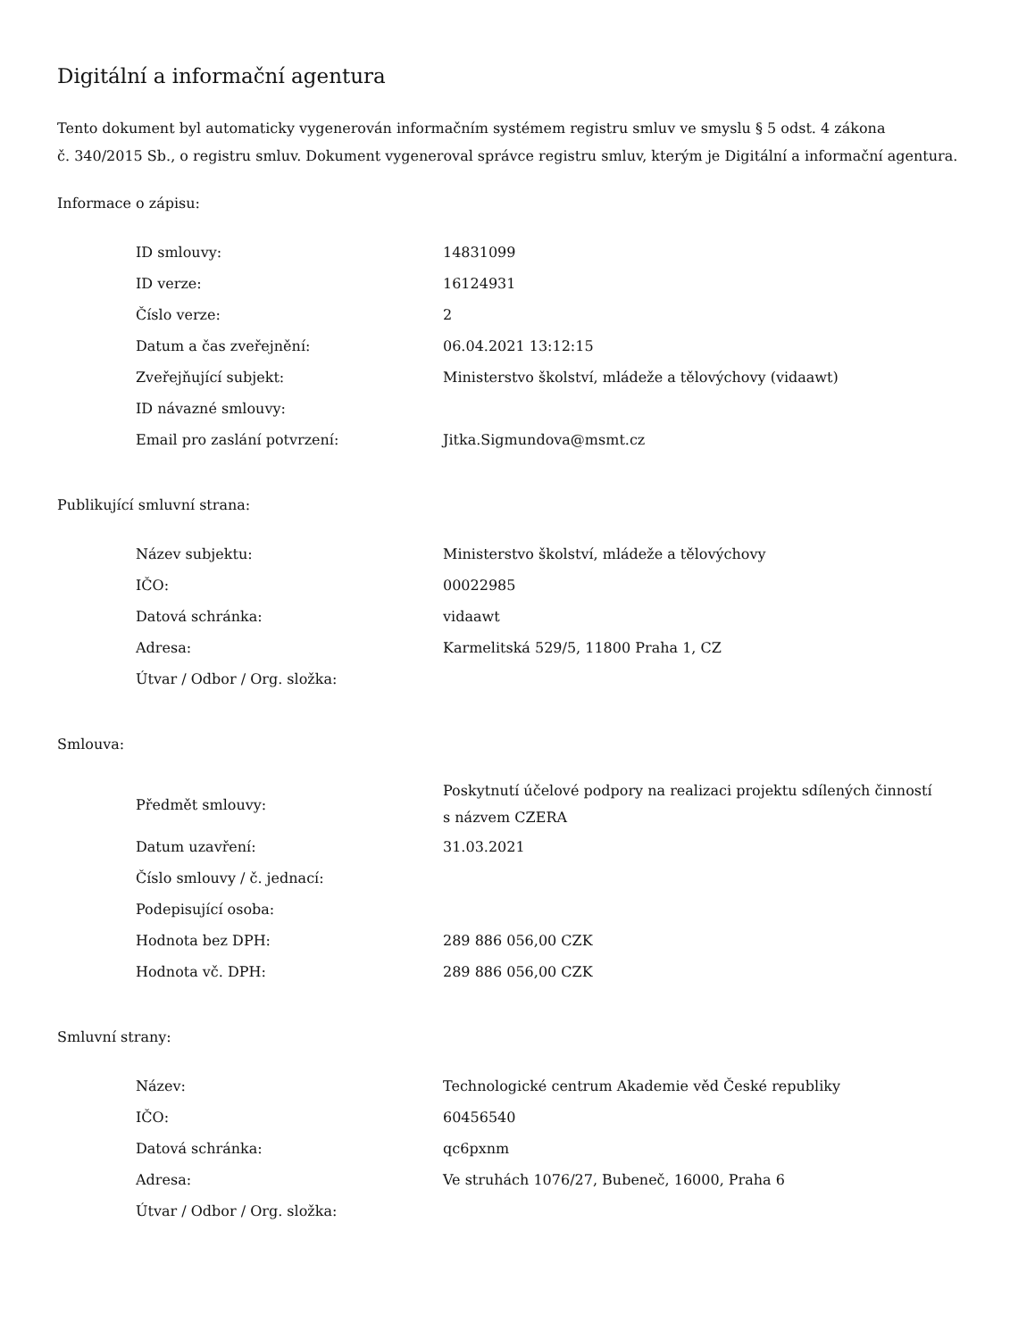Digitální a informační agentura
Tento dokument byl automaticky vygenerován informačním systémem registru smluv ve smyslu § 5 odst. 4 zákona
č. 340/2015 Sb., o registru smluv. Dokument vygeneroval správce registru smluv, kterým je Digitální a informační agentura.
Informace o zápisu:
| ID smlouvy: | 14831099 |
| ID verze: | 16124931 |
| Číslo verze: | 2 |
| Datum a čas zveřejnění: | 06.04.2021 13:12:15 |
| Zveřejňující subjekt: | Ministerstvo školství, mládeže a tělovýchovy (vidaawt) |
| ID návazné smlouvy: | |
| Email pro zaslání potvrzení: | Jitka.Sigmundova@msmt.cz |
Publikující smluvní strana:
| Název subjektu: | Ministerstvo školství, mládeže a tělovýchovy |
| IČO: | 00022985 |
| Datová schránka: | vidaawt |
| Adresa: | Karmelitská 529/5, 11800 Praha 1, CZ |
| Útvar / Odbor / Org. složka: | |
Smlouva:
| Předmět smlouvy: | Poskytnutí účelové podpory na realizaci projektu sdílených činností s názvem CZERA |
| Datum uzavření: | 31.03.2021 |
| Číslo smlouvy / č. jednací: | |
| Podepisující osoba: | |
| Hodnota bez DPH: | 289 886 056,00 CZK |
| Hodnota vč. DPH: | 289 886 056,00 CZK |
Smluvní strany:
| Název: | Technologické centrum Akademie věd České republiky |
| IČO: | 60456540 |
| Datová schránka: | qc6pxnm |
| Adresa: | Ve struhách 1076/27, Bubeneč, 16000, Praha 6 |
| Útvar / Odbor / Org. složka: | |